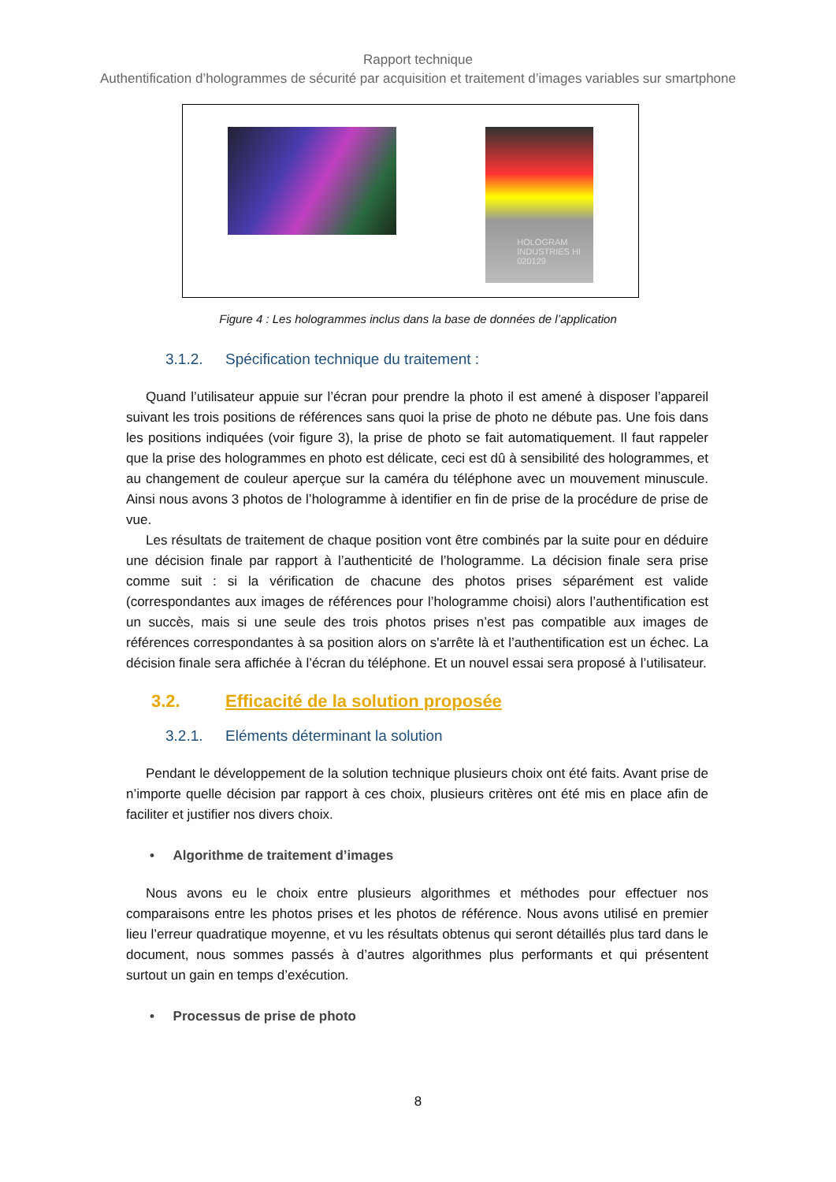Rapport technique
Authentification d’hologrammes de sécurité par acquisition et traitement d’images variables sur smartphone
HOLOGRAM INDUSTRIES HI 020129
Figure 4 : Les hologrammes inclus dans la base de données de l’application
3.1.2. Spécification technique du traitement :
Quand l’utilisateur appuie sur l’écran pour prendre la photo il est amené à disposer l’appareil suivant les trois positions de références sans quoi la prise de photo ne débute pas. Une fois dans les positions indiquées (voir figure 3), la prise de photo se fait automatiquement. Il faut rappeler que la prise des hologrammes en photo est délicate, ceci est dû à sensibilité des hologrammes, et au changement de couleur aperçue sur la caméra du téléphone avec un mouvement minuscule. Ainsi nous avons 3 photos de l’hologramme à identifier en fin de prise de la procédure de prise de vue.
Les résultats de traitement de chaque position vont être combinés par la suite pour en déduire une décision finale par rapport à l’authenticité de l’hologramme. La décision finale sera prise comme suit : si la vérification de chacune des photos prises séparément est valide (correspondantes aux images de références pour l’hologramme choisi) alors l’authentification est un succès, mais si une seule des trois photos prises n’est pas compatible aux images de références correspondantes à sa position alors on s'arrête là et l’authentification est un échec. La décision finale sera affichée à l’écran du téléphone. Et un nouvel essai sera proposé à l’utilisateur.
3.2. Efficacité de la solution proposée
3.2.1. Eléments déterminant la solution
Pendant le développement de la solution technique plusieurs choix ont été faits. Avant prise de n’importe quelle décision par rapport à ces choix, plusieurs critères ont été mis en place afin de faciliter et justifier nos divers choix.
• Algorithme de traitement d’images
Nous avons eu le choix entre plusieurs algorithmes et méthodes pour effectuer nos comparaisons entre les photos prises et les photos de référence. Nous avons utilisé en premier lieu l’erreur quadratique moyenne, et vu les résultats obtenus qui seront détaillés plus tard dans le document, nous sommes passés à d’autres algorithmes plus performants et qui présentent surtout un gain en temps d’exécution.
• Processus de prise de photo
8